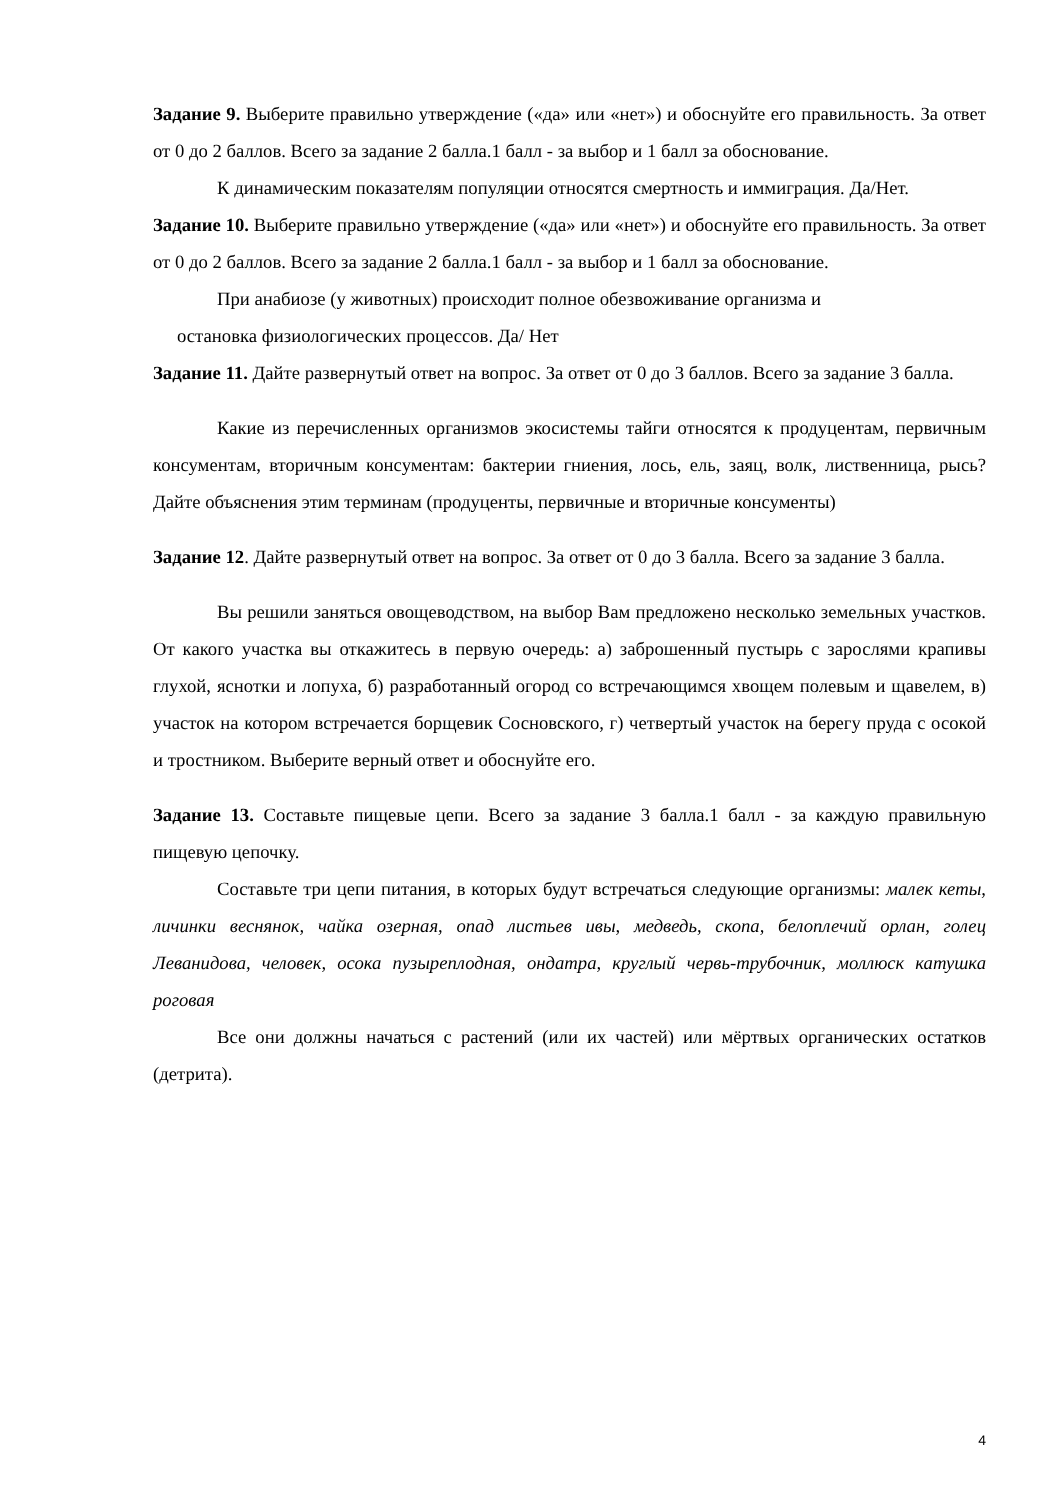Задание 9. Выберите правильно утверждение («да» или «нет») и обоснуйте его правильность. За ответ от 0 до 2 баллов. Всего за задание 2 балла.1 балл - за выбор и 1 балл за обоснование.
К динамическим показателям популяции относятся смертность и иммиграция. Да/Нет.
Задание 10. Выберите правильно утверждение («да» или «нет») и обоснуйте его правильность. За ответ от 0 до 2 баллов. Всего за задание 2 балла.1 балл - за выбор и 1 балл за обоснование.
При анабиозе (у животных) происходит полное обезвоживание организма и
остановка физиологических процессов. Да/ Нет
Задание 11. Дайте развернутый ответ на вопрос. За ответ от 0 до 3 баллов. Всего за задание 3 балла.
Какие из перечисленных организмов экосистемы тайги относятся к продуцентам, первичным консументам, вторичным консументам: бактерии гниения, лось, ель, заяц, волк, лиственница, рысь? Дайте объяснения этим терминам (продуценты, первичные и вторичные консументы)
Задание 12. Дайте развернутый ответ на вопрос. За ответ от 0 до 3 балла. Всего за задание 3 балла.
Вы решили заняться овощеводством, на выбор Вам предложено несколько земельных участков. От какого участка вы откажитесь в первую очередь: а) заброшенный пустырь с зарослями крапивы глухой, яснотки и лопуха, б) разработанный огород со встречающимся хвощем полевым и щавелем, в) участок на котором встречается борщевик Сосновского, г) четвертый участок на берегу пруда с осокой и тростником. Выберите верный ответ и обоснуйте его.
Задание 13. Составьте пищевые цепи. Всего за задание 3 балла.1 балл - за каждую правильную пищевую цепочку.
Составьте три цепи питания, в которых будут встречаться следующие организмы: малек кеты, личинки веснянок, чайка озерная, опад листьев ивы, медведь, скопа, белоплечий орлан, голец Леванидова, человек, осока пузыреплодная, ондатра, круглый червь-трубочник, моллюск катушка роговая
Все они должны начаться с растений (или их частей) или мёртвых органических остатков (детрита).
4